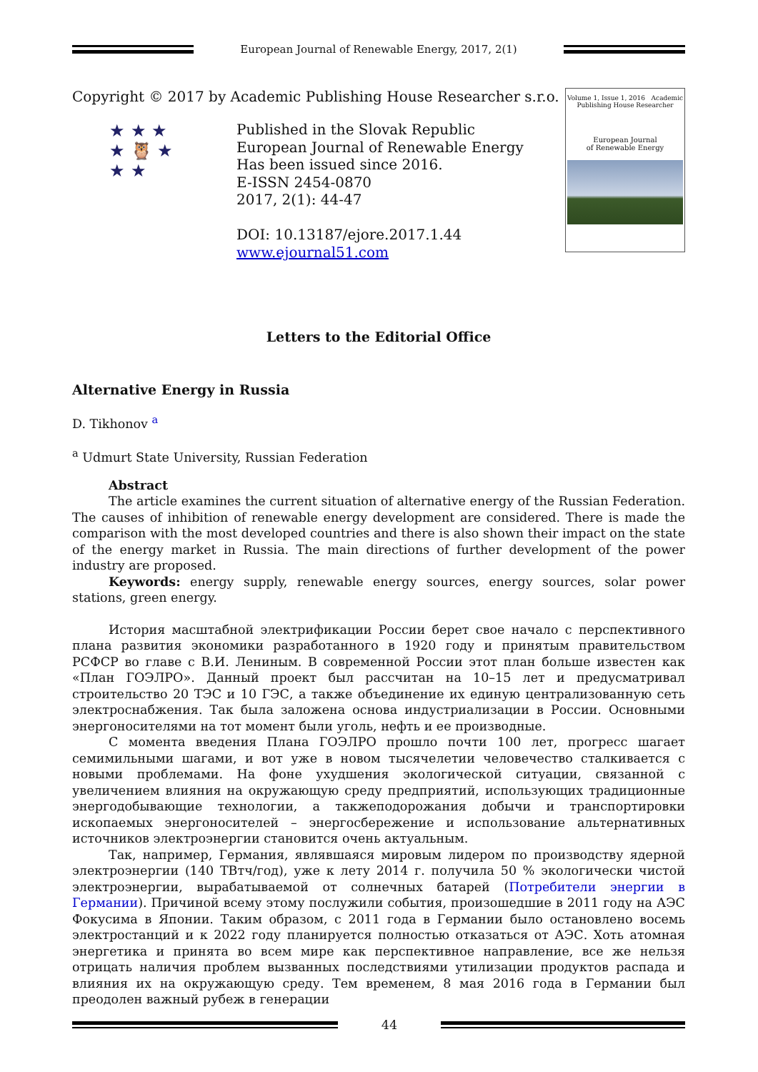European Journal of Renewable Energy, 2017, 2(1)
Copyright © 2017 by Academic Publishing House Researcher s.r.o.
★ ★ ★
★ 🦉 ★
★ ★
Published in the Slovak Republic
European Journal of Renewable Energy
Has been issued since 2016.
E-ISSN 2454-0870
2017, 2(1): 44-47
DOI: 10.13187/ejore.2017.1.44
www.ejournal51.com
Volume 1, Issue 1, 2016 Academic Publishing House Researcher
European Journal
of Renewable Energy
Letters to the Editorial Office
Alternative Energy in Russia
D. Tikhonov <sup>a</sup>
<sup>a</sup> Udmurt State University, Russian Federation
Abstract
The article examines the current situation of alternative energy of the Russian Federation. The causes of inhibition of renewable energy development are considered. There is made the comparison with the most developed countries and there is also shown their impact on the state of the energy market in Russia. The main directions of further development of the power industry are proposed.
Keywords: energy supply, renewable energy sources, energy sources, solar power stations, green energy.
История масштабной электрификации России берет свое начало с перспективного плана развития экономики разработанного в 1920 году и принятым правительством РСФСР во главе с В.И. Лениным. В современной России этот план больше известен как «План ГОЭЛРО». Данный проект был рассчитан на 10–15 лет и предусматривал строительство 20 ТЭС и 10 ГЭС, а также объединение их единую централизованную сеть электроснабжения. Так была заложена основа индустриализации в России. Основными энергоносителями на тот момент были уголь, нефть и ее производные.
С момента введения Плана ГОЭЛРО прошло почти 100 лет, прогресс шагает семимильными шагами, и вот уже в новом тысячелетии человечество сталкивается с новыми проблемами. На фоне ухудшения экологической ситуации, связанной с увеличением влияния на окружающую среду предприятий, использующих традиционные энергодобывающие технологии, а такжеподорожания добычи и транспортировки ископаемых энергоносителей – энергосбережение и использование альтернативных источников электроэнергии становится очень актуальным.
Так, например, Германия, являвшаяся мировым лидером по производству ядерной электроэнергии (140 ТВтч/год), уже к лету 2014 г. получила 50 % экологически чистой электроэнергии, вырабатываемой от солнечных батарей (Потребители энергии в Германии). Причиной всему этому послужили события, произошедшие в 2011 году на АЭС Фокусима в Японии. Таким образом, с 2011 года в Германии было остановлено восемь электростанций и к 2022 году планируется полностью отказаться от АЭС. Хоть атомная энергетика и принята во всем мире как перспективное направление, все же нельзя отрицать наличия проблем вызванных последствиями утилизации продуктов распада и влияния их на окружающую среду. Тем временем, 8 мая 2016 года в Германии был преодолен важный рубеж в генерации
44